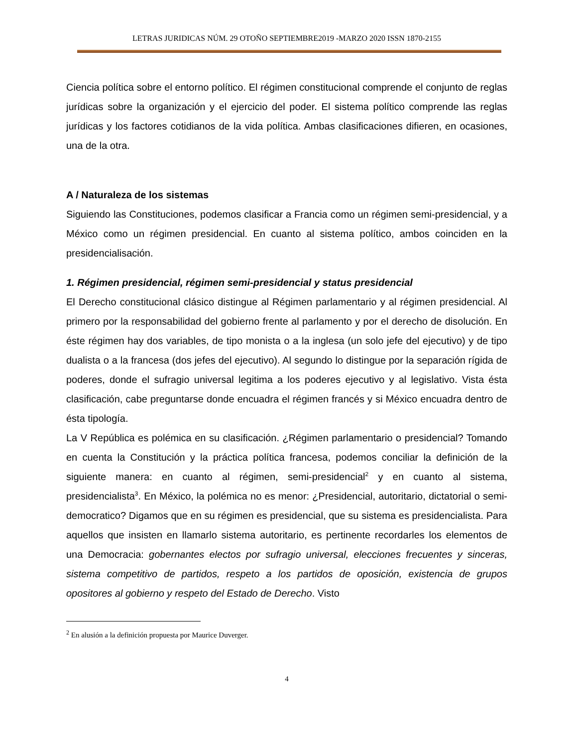LETRAS JURIDICAS NÚM. 29 OTOÑO SEPTIEMBRE2019 -MARZO 2020 ISSN 1870-2155
Ciencia política sobre el entorno político. El régimen constitucional comprende el conjunto de reglas jurídicas sobre la organización y el ejercicio del poder. El sistema político comprende las reglas jurídicas y los factores cotidianos de la vida política. Ambas clasificaciones difieren, en ocasiones, una de la otra.
A / Naturaleza de los sistemas
Siguiendo las Constituciones, podemos clasificar a Francia como un régimen semi-presidencial, y a México como un régimen presidencial. En cuanto al sistema político, ambos coinciden en la presidencialisación.
1. Régimen presidencial, régimen semi-presidencial y status presidencial
El Derecho constitucional clásico distingue al Régimen parlamentario y al régimen presidencial. Al primero por la responsabilidad del gobierno frente al parlamento y por el derecho de disolución. En éste régimen hay dos variables, de tipo monista o a la inglesa (un solo jefe del ejecutivo) y de tipo dualista o a la francesa (dos jefes del ejecutivo). Al segundo lo distingue por la separación rígida de poderes, donde el sufragio universal legitima a los poderes ejecutivo y al legislativo. Vista ésta clasificación, cabe preguntarse donde encuadra el régimen francés y si México encuadra dentro de ésta tipología.
La V República es polémica en su clasificación. ¿Régimen parlamentario o presidencial? Tomando en cuenta la Constitución y la práctica política francesa, podemos conciliar la definición de la siguiente manera: en cuanto al régimen, semi-presidencial<sup>2</sup> y en cuanto al sistema, presidencialista<sup>3</sup>. En México, la polémica no es menor: ¿Presidencial, autoritario, dictatorial o semi-democratico? Digamos que en su régimen es presidencial, que su sistema es presidencialista. Para aquellos que insisten en llamarlo sistema autoritario, es pertinente recordarles los elementos de una Democracia: gobernantes electos por sufragio universal, elecciones frecuentes y sinceras, sistema competitivo de partidos, respeto a los partidos de oposición, existencia de grupos opositores al gobierno y respeto del Estado de Derecho. Visto
<sup>2</sup> En alusión a la definición propuesta por Maurice Duverger.
4